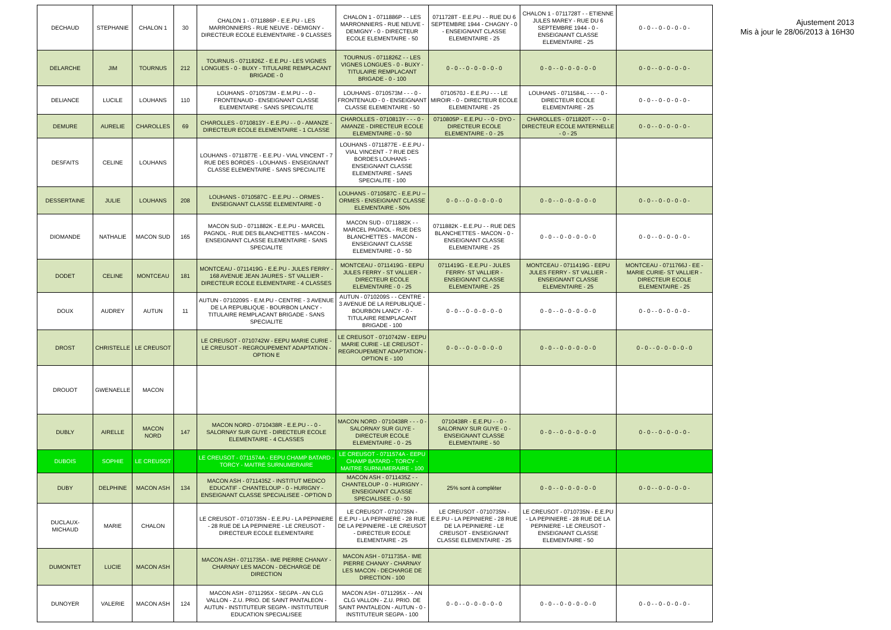| DECHAUD | STEPHANIE | CHALON 1 | 30 | CHALON 1 - 0711886P - E.E.PU - LES MARRONNIERS - RUE NEUVE - DEMIGNY - DIRECTEUR ECOLE ELEMENTAIRE - 9 CLASSES | CHALON 1 - 0711886P - - LES MARRONNIERS - RUE NEUVE - DEMIGNY - 0 - DIRECTEUR ECOLE ELEMENTAIRE - 50 | 0711728T - E.E.PU - - RUE DU 6 SEPTEMBRE 1944 - CHAGNY - 0 - ENSEIGNANT CLASSE ELEMENTAIRE - 25 | CHALON 1 - 0711728T - - ETIENNE JULES MAREY - RUE DU 6 SEPTEMBRE 1944 - 0 - ENSEIGNANT CLASSE ELEMENTAIRE - 25 | 0 - 0 - - 0 - 0 - 0 - 0 - |
| DELARCHE | JIM | TOURNUS | 212 | TOURNUS - 0711826Z - E.E.PU - LES VIGNES LONGUES - 0 - BUXY - TITULAIRE REMPLACANT BRIGADE - 0 | TOURNUS - 0711826Z - - LES VIGNES LONGUES - 0 - BUXY - TITULAIRE REMPLACANT BRIGADE - 0 - 100 | 0 - 0 - - 0 - 0 - 0 - 0 - 0 | 0 - 0 - - 0 - 0 - 0 - 0 - 0 | 0 - 0 - - 0 - 0 - 0 - 0 - |
| DELIANCE | LUCILE | LOUHANS | 110 | LOUHANS - 0710573M - E.M.PU - - 0 - FRONTENAUD - ENSEIGNANT CLASSE ELEMENTAIRE - SANS SPECIALITE | LOUHANS - 0710573M - - - 0 - FRONTENAUD - 0 - ENSEIGNANT CLASSE ELEMENTAIRE - 50 | 0710570J - E.E.PU - - - LE MIROIR - 0 - DIRECTEUR ECOLE ELEMENTAIRE - 25 | LOUHANS - 0711584L - - - - 0 - DIRECTEUR ECOLE ELEMENTAIRE - 25 | 0 - 0 - - 0 - 0 - 0 - 0 - |
| DEMURE | AURELIE | CHAROLLES | 69 | CHAROLLES - 0710813Y - E.E.PU - - 0 - AMANZE - DIRECTEUR ECOLE ELEMENTAIRE - 1 CLASSE | CHAROLLES - 0710813Y - - - 0 - AMANZE - DIRECTEUR ECOLE ELEMENTAIRE - 0 - 50 | 0710805P - E.E.PU - - 0 - DYO - DIRECTEUR ECOLE ELEMENTAIRE - 0 - 25 | CHAROLLES - 0711820T - - - 0 - DIRECTEUR ECOLE MATERNELLE - 0 - 25 | 0 - 0 - - 0 - 0 - 0 - 0 - |
| DESFAITS | CELINE | LOUHANS | | LOUHANS - 0711877E - E.E.PU - VIAL VINCENT - 7 RUE DES BORDES - LOUHANS - ENSEIGNANT CLASSE ELEMENTAIRE - SANS SPECIALITE | LOUHANS - 0711877E - E.E.PU - VIAL VINCENT - 7 RUE DES BORDES LOUHANS - ENSEIGNANT CLASSE ELEMENTAIRE - SANS SPECIALITE - 100 | | | |
| DESSERTAINE | JULIE | LOUHANS | 208 | LOUHANS - 0710587C - E.E.PU - - ORMES - ENSEIGNANT CLASSE ELEMENTAIRE - 0 | LOUHANS - 0710587C - E.E.PU -- ORMES - ENSEIGNANT CLASSE ELEMENTAIRE - 50% | 0 - 0 - - 0 - 0 - 0 - 0 - 0 | 0 - 0 - - 0 - 0 - 0 - 0 - 0 | 0 - 0 - - 0 - 0 - 0 - 0 - |
| DIOMANDE | NATHALIE | MACON SUD | 165 | MACON SUD - 0711882K - E.E.PU - MARCEL PAGNOL - RUE DES BLANCHETTES - MACON - ENSEIGNANT CLASSE ELEMENTAIRE - SANS SPECIALITE | MACON SUD - 0711882K - - MARCEL PAGNOL - RUE DES BLANCHETTES - MACON - ENSEIGNANT CLASSE ELEMENTAIRE - 0 - 50 | 0711882K - E.E.PU - - RUE DES BLANCHETTES - MACON - 0 - ENSEIGNANT CLASSE ELEMENTAIRE - 25 | 0 - 0 - - 0 - 0 - 0 - 0 - 0 | 0 - 0 - - 0 - 0 - 0 - 0 - |
| DODET | CELINE | MONTCEAU | 181 | MONTCEAU - 0711419G - E.E.PU - JULES FERRY - 168 AVENUE JEAN JAURES - ST VALLIER - DIRECTEUR ECOLE ELEMENTAIRE - 4 CLASSES | MONTCEAU - 0711419G - EEPU JULES FERRY - ST VALLIER - DIRECTEUR ECOLE ELEMENTAIRE - 0 - 25 | 0711419G - E.E.PU - JULES FERRY- ST VALLIER - ENSEIGNANT CLASSE ELEMENTAIRE - 25 | MONTCEAU - 0711419G - EEPU JULES FERRY - ST VALLIER - ENSEIGNANT CLASSE ELEMENTAIRE - 25 | MONTCEAU - 0711766J - EE - MARIE CURIE- ST VALLIER - DIRECTEUR ECOLE ELEMENTAIRE - 25 |
| DOUX | AUDREY | AUTUN | 11 | AUTUN - 0710209S - E.M.PU - CENTRE - 3 AVENUE DE LA REPUBLIQUE - BOURBON LANCY - TITULAIRE REMPLACANT BRIGADE - SANS SPECIALITE | AUTUN - 0710209S - - CENTRE - 3 AVENUE DE LA REPUBLIQUE - BOURBON LANCY - 0 - TITULAIRE REMPLACANT BRIGADE - 100 | 0 - 0 - - 0 - 0 - 0 - 0 - 0 | 0 - 0 - - 0 - 0 - 0 - 0 - 0 | 0 - 0 - - 0 - 0 - 0 - 0 - |
| DROST | CHRISTELLE | LE CREUSOT | | LE CREUSOT - 0710742W - EEPU MARIE CURIE - LE CREUSOT - REGROUPEMENT ADAPTATION - OPTION E | LE CREUSOT - 0710742W - EEPU MARIE CURIE - LE CREUSOT - REGROUPEMENT ADAPTATION - OPTION E - 100 | 0 - 0 - - 0 - 0 - 0 - 0 - 0 | 0 - 0 - - 0 - 0 - 0 - 0 - 0 | 0 - 0 - - 0 - 0 - 0 - 0 - 0 |
| DROUOT | GWENAELLE | MACON | | | | | | |
| DUBLY | AIRELLE | MACON NORD | 147 | MACON NORD - 0710438R - E.E.PU - - 0 - SALORNAY SUR GUYE - DIRECTEUR ECOLE ELEMENTAIRE - 4 CLASSES | MACON NORD - 0710438R - - - 0 - SALORNAY SUR GUYE - DIRECTEUR ECOLE ELEMENTAIRE - 0 - 25 | 0710438R - E.E.PU - - 0 - SALORNAY SUR GUYE - 0 - ENSEIGNANT CLASSE ELEMENTAIRE - 50 | 0 - 0 - - 0 - 0 - 0 - 0 - 0 | 0 - 0 - - 0 - 0 - 0 - 0 - |
| DUBOIS | SOPHIE | LE CREUSOT | | LE CREUSOT - 0711574A - EEPU CHAMP BATARD - TORCY - MAITRE SURNUMERAIRE | LE CREUSOT - 0711574A - EEPU CHAMP BATARD - TORCY - MAITRE SURNUMERAIRE - 100 | | | |
| DUBY | DELPHINE | MACON ASH | 134 | MACON ASH - 0711435Z - INSTITUT MEDICO EDUCATIF - CHANTELOUP - 0 - HURIGNY - ENSEIGNANT CLASSE SPECIALISEE - OPTION D | MACON ASH - 0711435Z - - CHANTELOUP - 0 - HURIGNY - ENSEIGNANT CLASSE SPECIALISEE - 0 - 50 | 25% sont à compléter | 0 - 0 - - 0 - 0 - 0 - 0 - 0 | 0 - 0 - - 0 - 0 - 0 - 0 - |
| DUCLAUX-MICHAUD | MARIE | CHALON | | LE CREUSOT - 0710735N - E.E.PU - LA PEPINIERE - 28 RUE DE LA PEPINIERE - LE CREUSOT - DIRECTEUR ECOLE ELEMENTAIRE | LE CREUSOT - 0710735N - E.E.PU - LA PEPINIERE - 28 RUE DE LA PEPINIERE - LE CREUSOT - DIRECTEUR ECOLE ELEMENTAIRE - 25 | LE CREUSOT - 0710735N - E.E.PU - LA PEPINIERE - 28 RUE DE LA PEPINIERE - LE CREUSOT - ENSEIGNANT CLASSE ELEMENTAIRE - 25 | LE CREUSOT - 0710735N - E.E.PU - LA PEPINIERE - 28 RUE DE LA PEPINIERE - LE CREUSOT - ENSEIGNANT CLASSE ELEMENTAIRE - 50 | |
| DUMONTET | LUCIE | MACON ASH | | MACON ASH - 0711735A - IME PIERRE CHANAY - CHARNAY LES MACON - DECHARGE DE DIRECTION | MACON ASH - 0711735A - IME PIERRE CHANAY - CHARNAY LES MACON - DECHARGE DE DIRECTION - 100 | | | |
| DUNOYER | VALERIE | MACON ASH | 124 | MACON ASH - 0711295X - SEGPA - AN CLG VALLON - Z.U. PRIO. DE SAINT PANTALEON - AUTUN - INSTITUTEUR SEGPA - INSTITUTEUR EDUCATION SPECIALISEE | MACON ASH - 0711295X - - AN CLG VALLON - Z.U. PRIO. DE SAINT PANTALEON - AUTUN - 0 - INSTITUTEUR SEGPA - 100 | 0 - 0 - - 0 - 0 - 0 - 0 - 0 | 0 - 0 - - 0 - 0 - 0 - 0 - 0 | 0 - 0 - - 0 - 0 - 0 - 0 - |
Ajustement 2013
Mis à jour le 28/06/2013 à 16H30